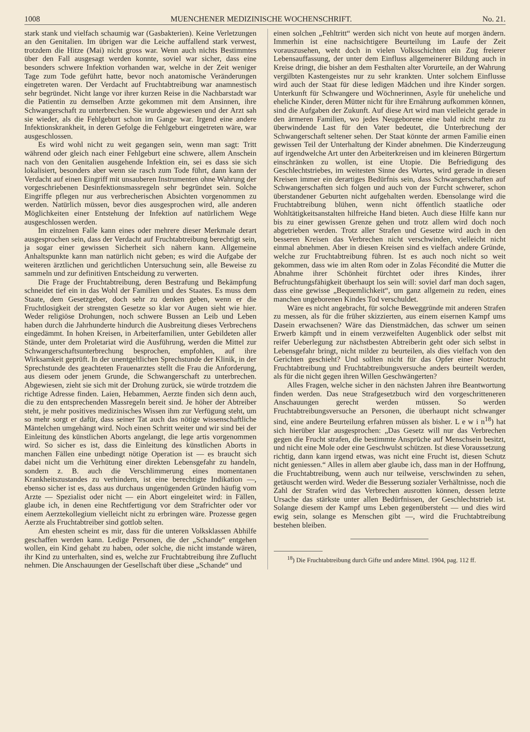1008 MUENCHENER MEDIZINISCHE WOCHENSCHRIFT. No. 21.
stark stank und vielfach schaumig war (Gasbakterien). Keine Verletzungen an den Genitalien. Im übrigen war die Leiche auffallend stark verwest, trotzdem die Hitze (Mai) nicht gross war. Wenn auch nichts Bestimmtes über den Fall ausgesagt werden konnte, soviel war sicher, dass eine besonders schwere Infektion vorhanden war, welche in der Zeit weniger Tage zum Tode geführt hatte, bevor noch anatomische Veränderungen eingetreten waren. Der Verdacht auf Fruchtabtreibung war anamnestisch sehr begründet. Nicht lange vor ihrer kurzen Reise in die Nachbarstadt war die Patientin zu demselben Arzte gekommen mit dem Ansinnen, ihre Schwangerschaft zu unterbrechen. Sie wurde abgewiesen und der Arzt sah sie wieder, als die Fehlgeburt schon im Gange war. Irgend eine andere Infektionskrankheit, in deren Gefolge die Fehlgeburt eingetreten wäre, war ausgeschlossen.
Es wird wohl nicht zu weit gegangen sein, wenn man sagt: Tritt während oder gleich nach einer Fehlgeburt eine schwere, allem Anschein nach von den Genitalien ausgehende Infektion ein, sei es dass sie sich lokalisiert, besonders aber wenn sie rasch zum Tode führt, dann kann der Verdacht auf einen Eingriff mit unsauberen Instrumenten ohne Wahrung der vorgeschriebenen Desinfektionsmassregeln sehr begründet sein. Solche Eingriffe pflegen nur aus verbrecherischen Absichten vorgenommen zu werden. Natürlich müssen, bevor dies ausgesprochen wird, alle anderen Möglichkeiten einer Entstehung der Infektion auf natürlichem Wege ausgeschlossen werden.
Im einzelnen Falle kann eines oder mehrere dieser Merkmale derart ausgesprochen sein, dass der Verdacht auf Fruchtabtreibung berechtigt sein, ja sogar einer gewissen Sicherheit sich nähern kann. Allgemeine Anhaltspunkte kann man natürlich nicht geben; es wird die Aufgabe der weiteren ärztlichen und gerichtlichen Untersuchung sein, alle Beweise zu sammeln und zur definitiven Entscheidung zu verwerten.
Die Frage der Fruchtabtreibung, deren Bestrafung und Bekämpfung schneidet tief ein in das Wohl der Familien und des Staates. Es muss dem Staate, dem Gesetzgeber, doch sehr zu denken geben, wenn er die Fruchtlosigkeit der strengsten Gesetze so klar vor Augen sieht wie hier. Weder religiöse Drohungen, noch schwere Bussen an Leib und Leben haben durch die Jahrhunderte hindurch die Ausbreitung dieses Verbrechens eingedämmt. In hohen Kreisen, in Arbeiterfamilien, unter Gebildeten aller Stände, unter dem Proletariat wird die Ausführung, werden die Mittel zur Schwangerschaftsunterbrechung besprochen, empfohlen, auf ihre Wirksamkeit geprüft. In der unentgeltlichen Sprechstunde der Klinik, in der Sprechstunde des geachteten Frauenarztes stellt die Frau die Anforderung, aus diesem oder jenem Grunde, die Schwangerschaft zu unterbrechen. Abgewiesen, zieht sie sich mit der Drohung zurück, sie würde trotzdem die richtige Adresse finden. Laien, Hebammen, Aerzte finden sich denn auch, die zu den entsprechenden Massregeln bereit sind. Je höher der Abtreiber steht, je mehr positives medizinisches Wissen ihm zur Verfügung steht, um so mehr sorgt er dafür, dass seiner Tat auch das nötige wissenschaftliche Mäntelchen umgehängt wird. Noch einen Schritt weiter und wir sind bei der Einleitung des künstlichen Aborts angelangt, die lege artis vorgenommen wird. So sicher es ist, dass die Einleitung des künstlichen Aborts in manchen Fällen eine unbedingt nötige Operation ist — es braucht sich dabei nicht um die Verhütung einer direkten Lebensgefahr zu handeln, sondern z. B. auch die Verschlimmerung eines momentanen Krankheitszustandes zu verhindern, ist eine berechtigte Indikation —, ebenso sicher ist es, dass aus durchaus ungenügenden Gründen häufig vom Arzte — Spezialist oder nicht — ein Abort eingeleitet wird: in Fällen, glaube ich, in denen eine Rechtfertigung vor dem Strafrichter oder vor einem Aerztekollegium vielleicht nicht zu erbringen wäre. Prozesse gegen Aerzte als Fruchtabtreiber sind gottlob selten.
Am ehesten scheint es mir, dass für die unteren Volksklassen Abhilfe geschaffen werden kann. Ledige Personen, die der „Schande“ entgehen wollen, ein Kind gehabt zu haben, oder solche, die nicht imstande wären, ihr Kind zu unterhalten, sind es, welche zur Fruchtabtreibung ihre Zuflucht nehmen. Die Anschauungen der Gesellschaft über diese „Schande“ und
einen solchen „Fehltritt“ werden sich nicht von heute auf morgen ändern. Immerhin ist eine nachsichtigere Beurteilung im Laufe der Zeit vorauszusehen, weht doch in vielen Volksschichten ein Zug freierer Lebensauffassung, der unter dem Einfluss allgemeinerer Bildung auch in Kreise dringt, die bisher an dem Festhalten alter Vorurteile, an der Wahrung vergilbten Kastengeistes nur zu sehr krankten. Unter solchem Einflusse wird auch der Staat für diese ledigen Mädchen und ihre Kinder sorgen. Unterkunft für Schwangere und Wöchnerinnen, Asyle für uneheliche und eheliche Kinder, deren Mütter nicht für ihre Ernährung aufkommen können, sind die Aufgaben der Zukunft. Auf diese Art wird man vielleicht gerade in den ärmeren Familien, wo jedes Neugeborene eine bald nicht mehr zu überwindende Last für den Vater bedeutet, die Unterbrechung der Schwangerschaft seltener sehen. Der Staat könnte der armen Familie einen gewissen Teil der Unterhaltung der Kinder abnehmen. Die Kinderzeugung auf irgendwelche Art unter den Arbeiterkreisen und im kleineren Bürgertum einschränken zu wollen, ist eine Utopie. Die Befriedigung des Geschlechtstriebes, im weitesten Sinne des Wortes, wird gerade in diesen Kreisen immer ein derartiges Bedürfnis sein, dass Schwangerschaften auf Schwangerschaften sich folgen und auch von der Furcht schwerer, schon überstandener Geburten nicht aufgehalten werden. Ebensolange wird die Fruchtabtreibung blühen, wenn nicht öffentlich staatliche oder Wohltätigkeitsanstalten hilfreiche Hand bieten. Auch diese Hilfe kann nur bis zu einer gewissen Grenze gehen und trotz allem wird doch noch abgetrieben werden. Trotz aller Strafen und Gesetze wird auch in den besseren Kreisen das Verbrechen nicht verschwinden, vielleicht nicht einmal abnehmen. Aber in diesen Kreisen sind es vielfach andere Gründe, welche zur Fruchtabtreibung führen. Ist es auch noch nicht so weit gekommen, dass wie im alten Rom oder in Zolas Fécondité die Mutter die Abnahme ihrer Schönheit fürchtet oder ihres Kindes, ihrer Befruchtungsfähigkeit überhaupt los sein will: soviel darf man doch sagen, dass eine gewisse „Bequemlichkeit“, um ganz allgemein zu reden, eines manchen ungeborenen Kindes Tod verschuldet.
Wäre es nicht angebracht, für solche Beweggründe mit anderen Strafen zu messen, als für die früher skizzierten, aus einem eisernen Kampf ums Dasein erwachsenen? Wäre das Dienstmädchen, das schwer um seinen Erwerb kämpft und in einem verzweifelten Augenblick oder selbst mit reifer Ueberlegung zur nächstbesten Abtreiberin geht oder sich selbst in Lebensgefahr bringt, nicht milder zu beurteilen, als dies vielfach von den Gerichten geschieht? Und sollten nicht für das Opfer einer Notzucht Fruchtabtreibung und Fruchtabtreibungsversuche anders beurteilt werden, als für die nicht gegen ihren Willen Geschwängerten?
Alles Fragen, welche sicher in den nächsten Jahren ihre Beantwortung finden werden. Das neue Strafgesetzbuch wird den vorgeschritteneren Anschauungen gerecht werden müssen. So werden Fruchtabtreibungsversuche an Personen, die überhaupt nicht schwanger sind, eine andere Beurteilung erfahren müssen als bisher. L e w i n<sup>18</sup>) hat sich hierüber klar ausgesprochen: „Das Gesetz will nur das Verbrechen gegen die Frucht strafen, die bestimmte Ansprüche auf Menschsein besitzt, und nicht eine Mole oder eine Geschwulst schützen. Ist diese Voraussetzung richtig, dann kann irgend etwas, was nicht eine Frucht ist, diesen Schutz nicht geniessen.“ Alles in allem aber glaube ich, dass man in der Hoffnung, die Fruchtabtreibung, wenn auch nur teilweise, verschwinden zu sehen, getäuscht werden wird. Weder die Besserung sozialer Verhältnisse, noch die Zahl der Strafen wird das Verbrechen ausrotten können, dessen letzte Ursache das stärkste unter allen Bedürfnissen, der Geschlechtstrieb ist. Solange diesem der Kampf ums Leben gegenübersteht — und dies wird ewig sein, solange es Menschen gibt —, wird die Fruchtabtreibung bestehen bleiben.
<sup>18</sup>) Die Fruchtabtreibung durch Gifte und andere Mittel. 1904, pag. 112 ff.